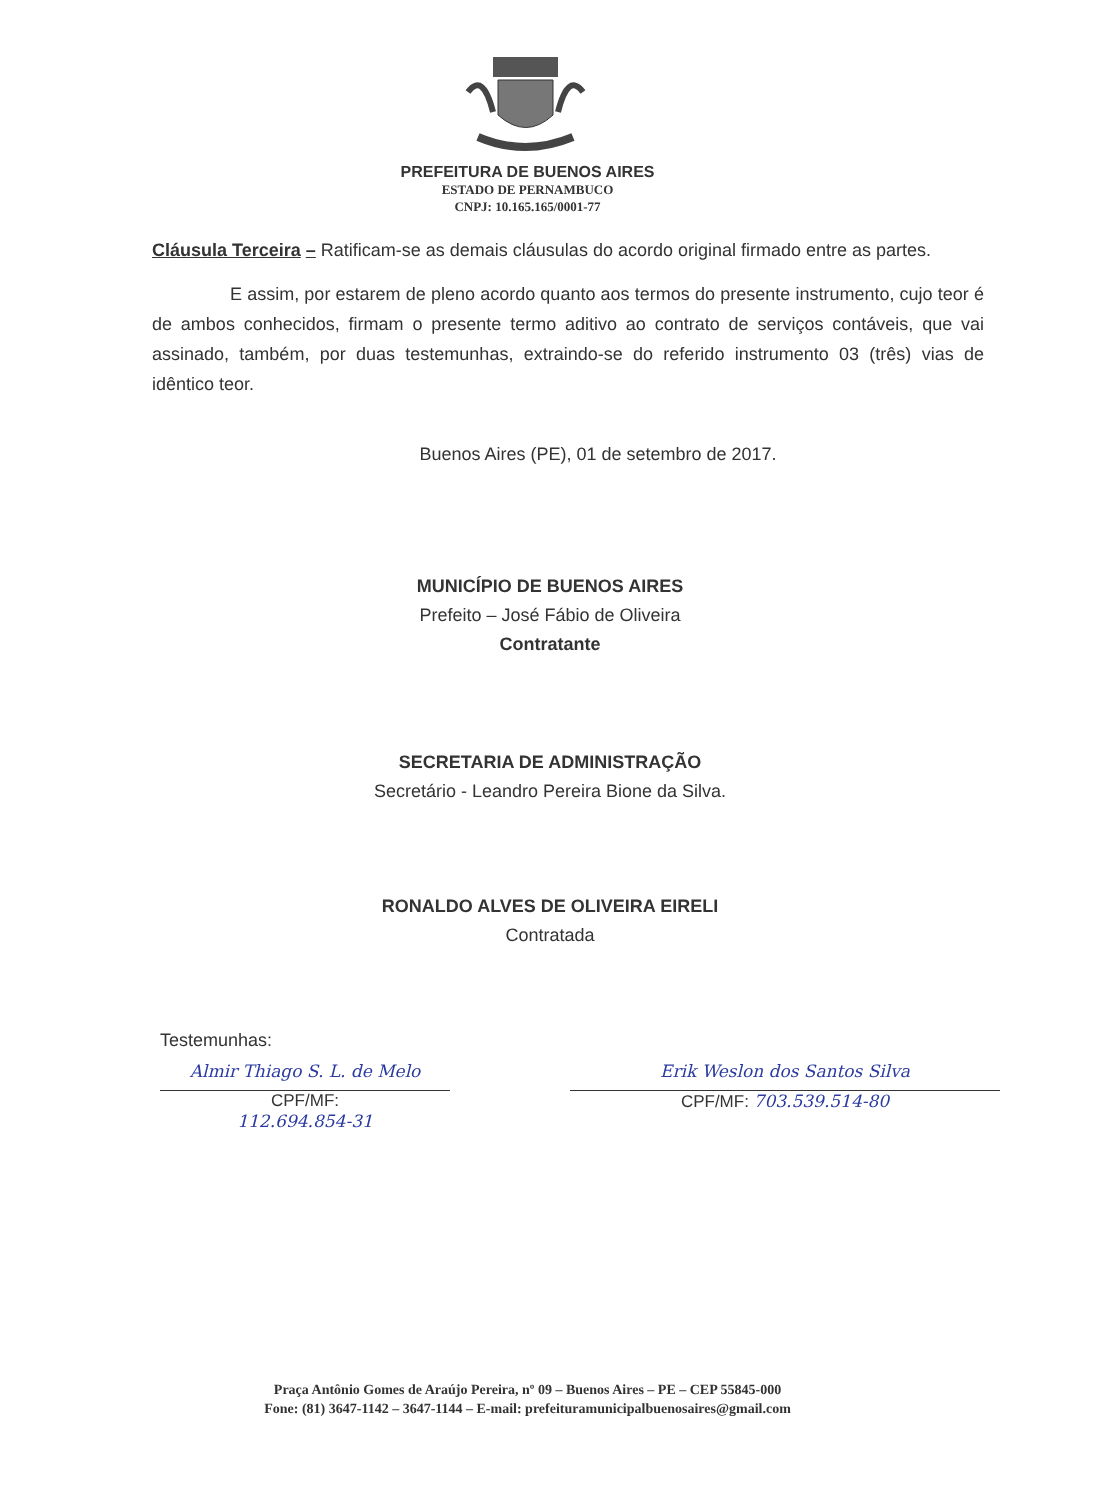PREFEITURA DE BUENOS AIRES
ESTADO DE PERNAMBUCO
CNPJ: 10.165.165/0001-77
Cláusula Terceira – Ratificam-se as demais cláusulas do acordo original firmado entre as partes.
E assim, por estarem de pleno acordo quanto aos termos do presente instrumento, cujo teor é de ambos conhecidos, firmam o presente termo aditivo ao contrato de serviços contáveis, que vai assinado, também, por duas testemunhas, extraindo-se do referido instrumento 03 (três) vias de idêntico teor.
Buenos Aires (PE), 01 de setembro de 2017.
MUNICÍPIO DE BUENOS AIRES
Prefeito – José Fábio de Oliveira
Contratante
SECRETARIA DE ADMINISTRAÇÃO
Secretário - Leandro Pereira Bione da Silva.
RONALDO ALVES DE OLIVEIRA EIRELI
Contratada
Testemunhas:
Almir Thiago S. L. de Melo
CPF/MF:
112.694.854-31
Erik Weslon dos Santos Silva
CPF/MF: 703.539.514-80
Praça Antônio Gomes de Araújo Pereira, nº 09 – Buenos Aires – PE – CEP 55845-000
Fone: (81) 3647-1142 – 3647-1144 – E-mail: prefeituramunicipalbuenosaires@gmail.com